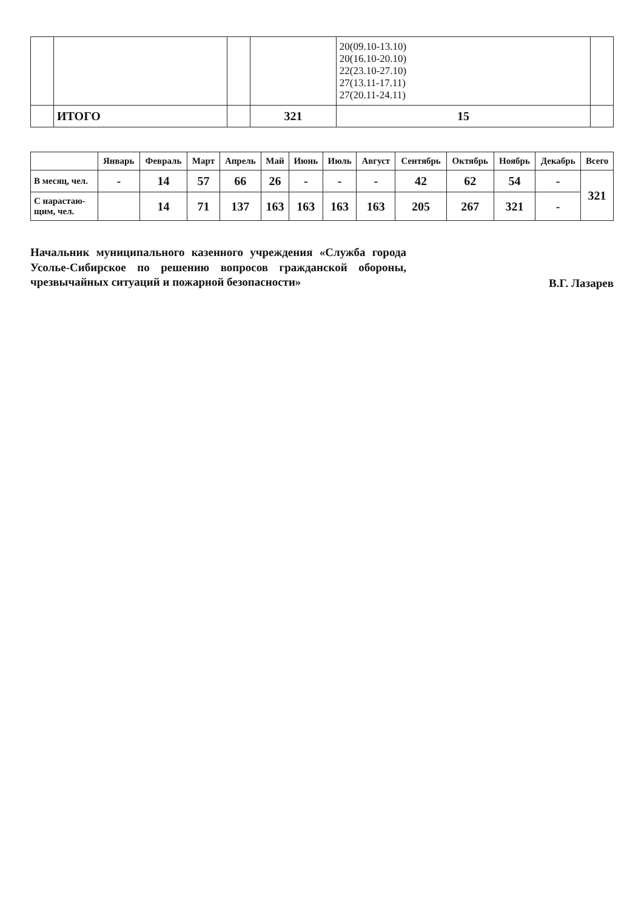| | | | | 20(09.10-13.10) 20(16.10-20.10) 22(23.10-27.10) 27(13.11-17.11) 27(20.11-24.11) | |
| | ИТОГО | | 321 | 15 | |
| | Январь | Февраль | Март | Апрель | Май | Июнь | Июль | Август | Сентябрь | Октябрь | Ноябрь | Декабрь | Всего |
| --- | --- | --- | --- | --- | --- | --- | --- | --- | --- | --- | --- | --- | --- |
| В месяц, чел. | - | 14 | 57 | 66 | 26 | - | - | - | 42 | 62 | 54 | - | 321 |
| С нарастаю- щим, чел. | | 14 | 71 | 137 | 163 | 163 | 163 | 163 | 205 | 267 | 321 | - | |
Начальник муниципального казенного учреждения «Служба города Усолье-Сибирское по решению вопросов гражданской обороны, чрезвычайных ситуаций и пожарной безопасности»
В.Г. Лазарев